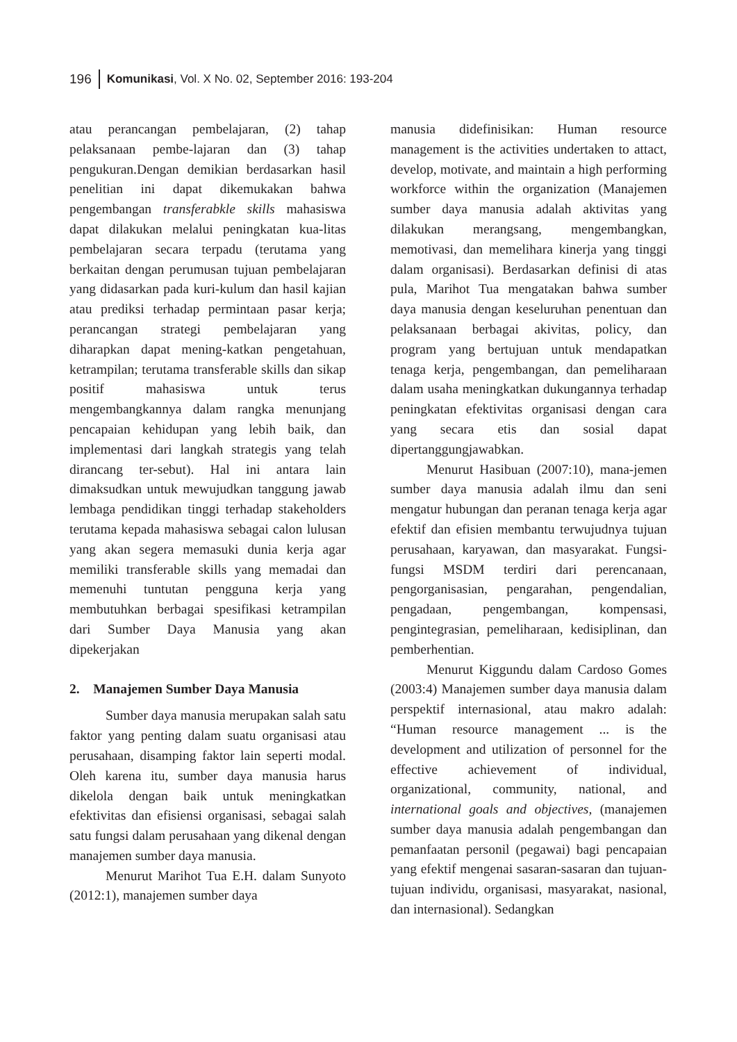196 Komunikasi, Vol. X No. 02, September 2016: 193-204
atau perancangan pembelajaran, (2) tahap pelaksanaan pembe-lajaran dan (3) tahap pengukuran.Dengan demikian berdasarkan hasil penelitian ini dapat dikemukakan bahwa pengembangan transferabkle skills mahasiswa dapat dilakukan melalui peningkatan kua-litas pembelajaran secara terpadu (terutama yang berkaitan dengan perumusan tujuan pembelajaran yang didasarkan pada kuri-kulum dan hasil kajian atau prediksi terhadap permintaan pasar kerja; perancangan strategi pembelajaran yang diharapkan dapat mening-katkan pengetahuan, ketrampilan; terutama transferable skills dan sikap positif mahasiswa untuk terus mengembangkannya dalam rangka menunjang pencapaian kehidupan yang lebih baik, dan implementasi dari langkah strategis yang telah dirancang ter-sebut). Hal ini antara lain dimaksudkan untuk mewujudkan tanggung jawab lembaga pendidikan tinggi terhadap stakeholders terutama kepada mahasiswa sebagai calon lulusan yang akan segera memasuki dunia kerja agar memiliki transferable skills yang memadai dan memenuhi tuntutan pengguna kerja yang membutuhkan berbagai spesifikasi ketrampilan dari Sumber Daya Manusia yang akan dipekerjakan
2. Manajemen Sumber Daya Manusia
Sumber daya manusia merupakan salah satu faktor yang penting dalam suatu organisasi atau perusahaan, disamping faktor lain seperti modal. Oleh karena itu, sumber daya manusia harus dikelola dengan baik untuk meningkatkan efektivitas dan efisiensi organisasi, sebagai salah satu fungsi dalam perusahaan yang dikenal dengan manajemen sumber daya manusia.
Menurut Marihot Tua E.H. dalam Sunyoto (2012:1), manajemen sumber daya
manusia didefinisikan: Human resource management is the activities undertaken to attact, develop, motivate, and maintain a high performing workforce within the organization (Manajemen sumber daya manusia adalah aktivitas yang dilakukan merangsang, mengembangkan, memotivasi, dan memelihara kinerja yang tinggi dalam organisasi). Berdasarkan definisi di atas pula, Marihot Tua mengatakan bahwa sumber daya manusia dengan keseluruhan penentuan dan pelaksanaan berbagai akivitas, policy, dan program yang bertujuan untuk mendapatkan tenaga kerja, pengembangan, dan pemeliharaan dalam usaha meningkatkan dukungannya terhadap peningkatan efektivitas organisasi dengan cara yang secara etis dan sosial dapat dipertanggungjawabkan.
Menurut Hasibuan (2007:10), mana-jemen sumber daya manusia adalah ilmu dan seni mengatur hubungan dan peranan tenaga kerja agar efektif dan efisien membantu terwujudnya tujuan perusahaan, karyawan, dan masyarakat. Fungsi-fungsi MSDM terdiri dari perencanaan, pengorganisasian, pengarahan, pengendalian, pengadaan, pengembangan, kompensasi, pengintegrasian, pemeliharaan, kedisiplinan, dan pemberhentian.
Menurut Kiggundu dalam Cardoso Gomes (2003:4) Manajemen sumber daya manusia dalam perspektif internasional, atau makro adalah: “Human resource management ... is the development and utilization of personnel for the effective achievement of individual, organizational, community, national, and international goals and objectives, (manajemen sumber daya manusia adalah pengembangan dan pemanfaatan personil (pegawai) bagi pencapaian yang efektif mengenai sasaran-sasaran dan tujuan-tujuan individu, organisasi, masyarakat, nasional, dan internasional). Sedangkan